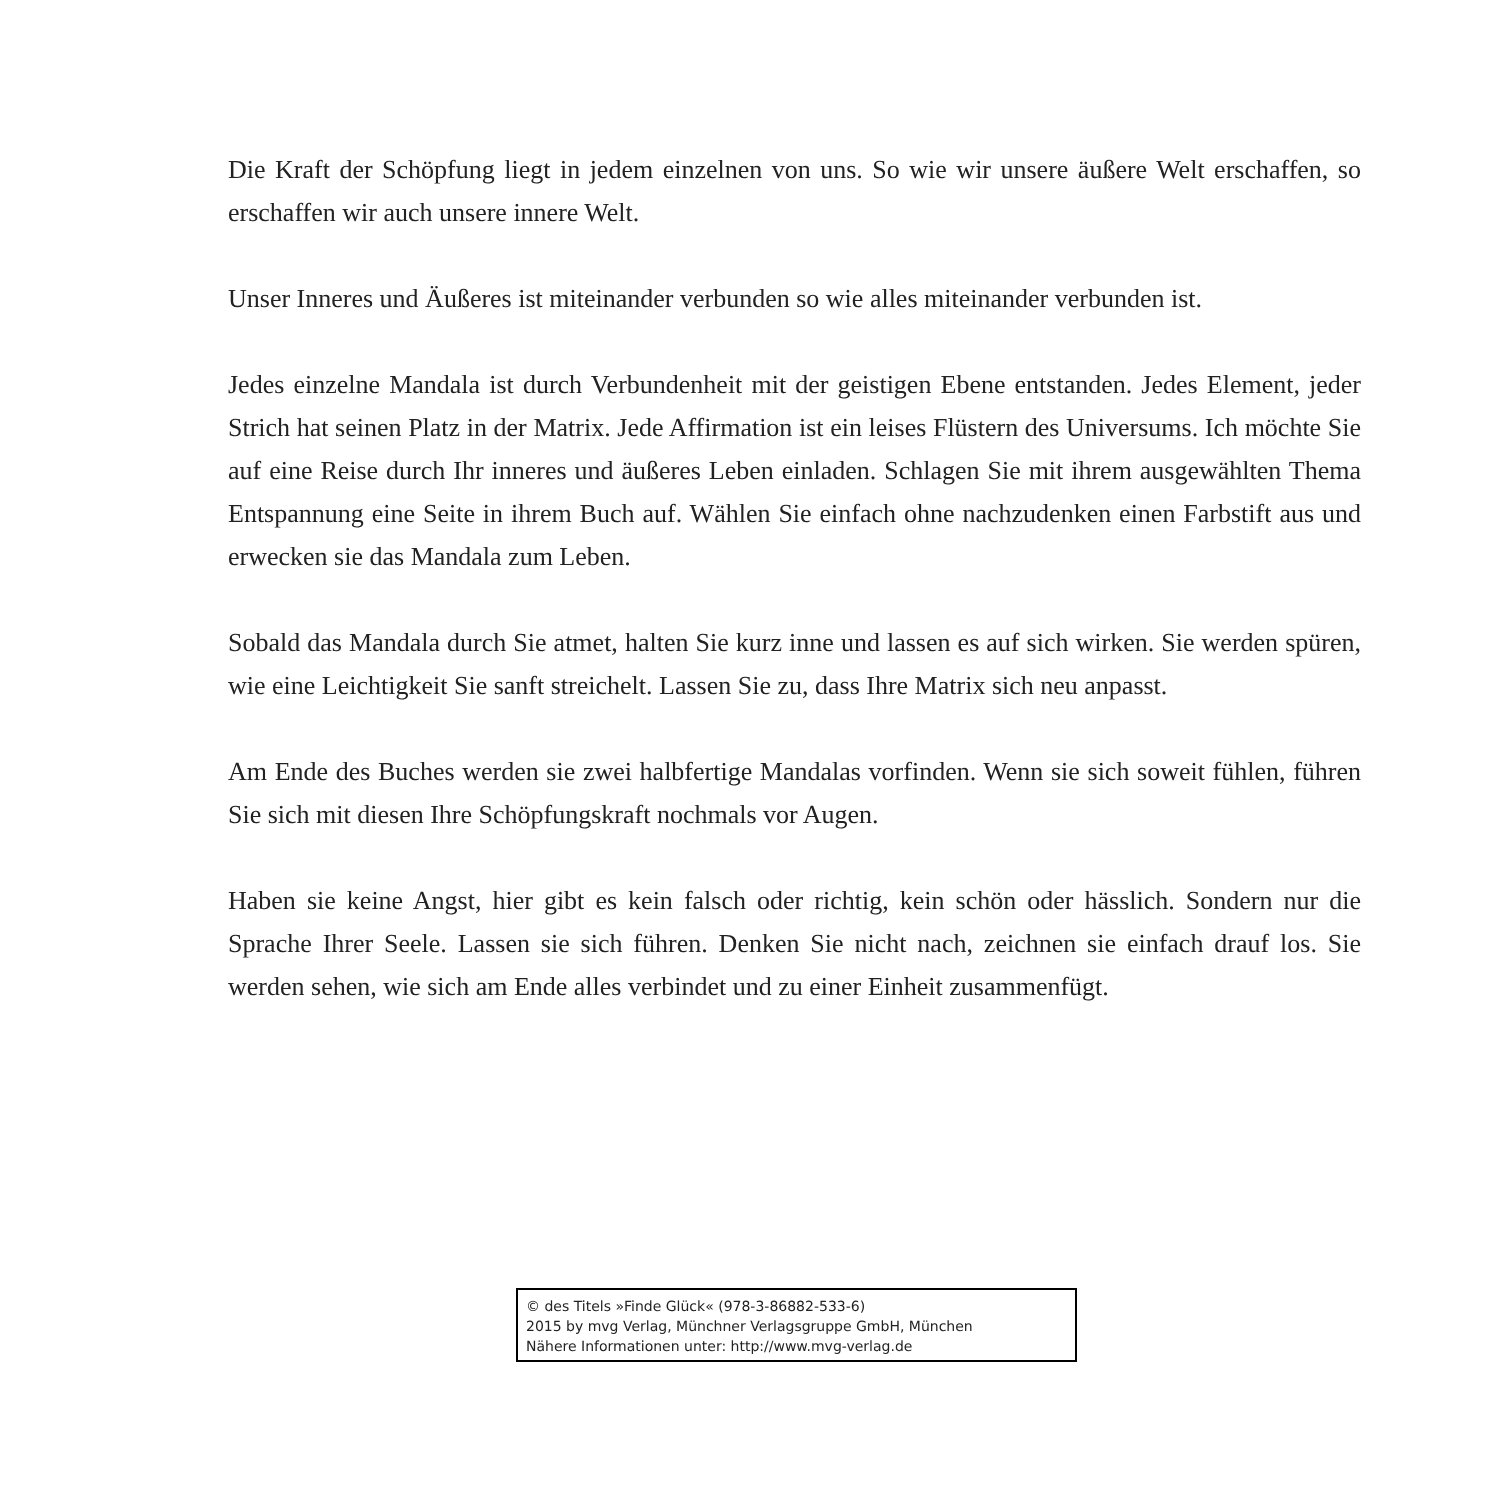Die Kraft der Schöpfung liegt in jedem einzelnen von uns. So wie wir unsere äußere Welt erschaffen, so erschaffen wir auch unsere innere Welt.
Unser Inneres und Äußeres ist miteinander verbunden so wie alles miteinander verbunden ist.
Jedes einzelne Mandala ist durch Verbundenheit mit der geistigen Ebene entstanden. Jedes Element, jeder Strich hat seinen Platz in der Matrix. Jede Affirmation ist ein leises Flüstern des Universums. Ich möchte Sie auf eine Reise durch Ihr inneres und äußeres Leben einladen. Schlagen Sie mit ihrem ausgewählten Thema Entspannung eine Seite in ihrem Buch auf. Wählen Sie einfach ohne nachzudenken einen Farbstift aus und erwecken sie das Mandala zum Leben.
Sobald das Mandala durch Sie atmet, halten Sie kurz inne und lassen es auf sich wirken. Sie werden spüren, wie eine Leichtigkeit Sie sanft streichelt. Lassen Sie zu, dass Ihre Matrix sich neu anpasst.
Am Ende des Buches werden sie zwei halbfertige Mandalas vorfinden. Wenn sie sich soweit fühlen, führen Sie sich mit diesen Ihre Schöpfungskraft nochmals vor Augen.
Haben sie keine Angst, hier gibt es kein falsch oder richtig, kein schön oder hässlich. Sondern nur die Sprache Ihrer Seele. Lassen sie sich führen. Denken Sie nicht nach, zeichnen sie einfach drauf los. Sie werden sehen, wie sich am Ende alles verbindet und zu einer Einheit zusammenfügt.
© des Titels »Finde Glück« (978-3-86882-533-6)
2015 by mvg Verlag, Münchner Verlagsgruppe GmbH, München
Nähere Informationen unter: http://www.mvg-verlag.de